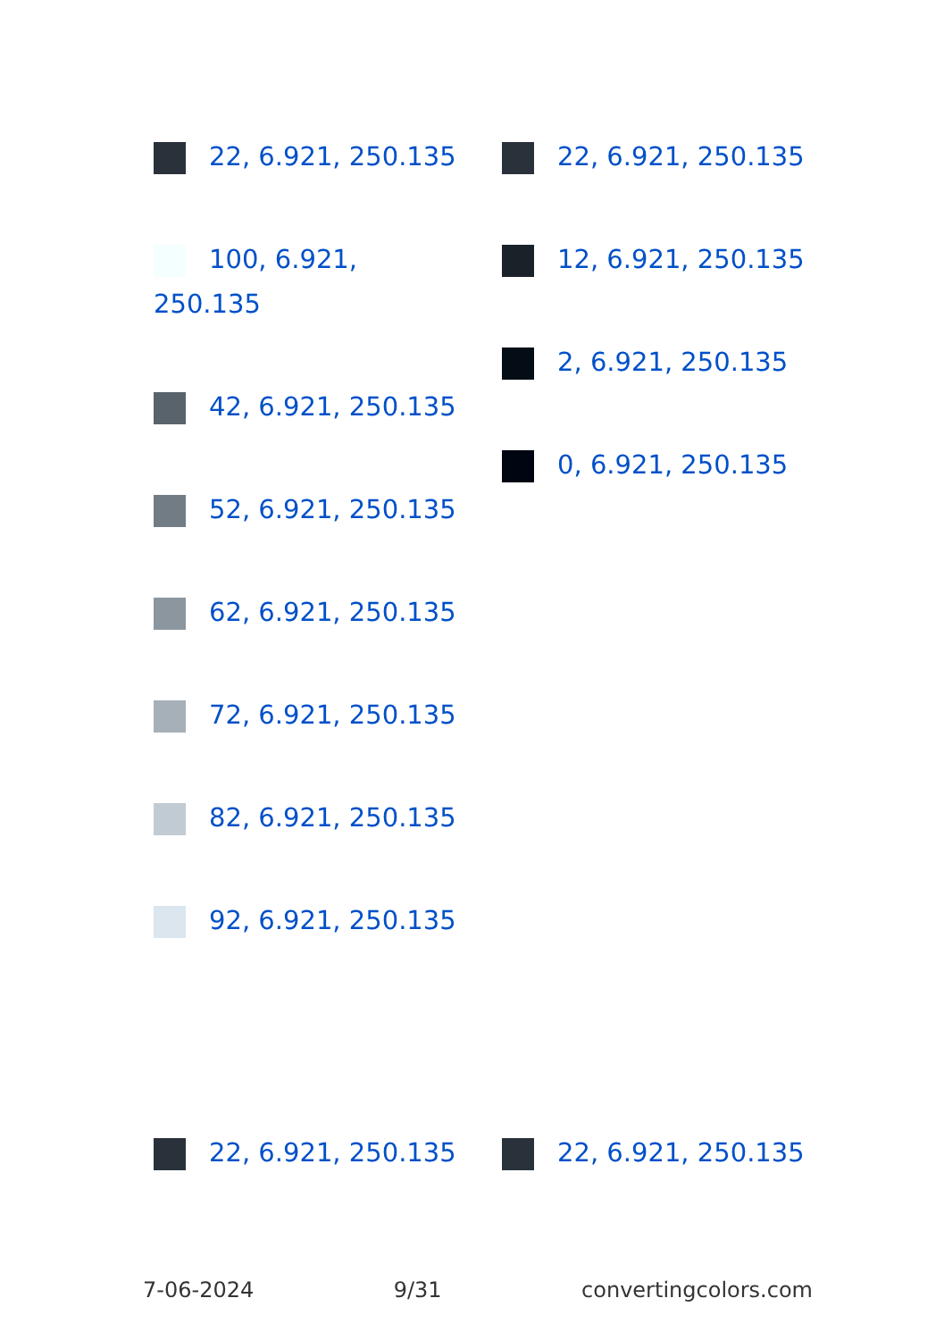22, 6.921, 250.135
100, 6.921,
250.135
42, 6.921, 250.135
52, 6.921, 250.135
62, 6.921, 250.135
72, 6.921, 250.135
82, 6.921, 250.135
92, 6.921, 250.135
22, 6.921, 250.135
12, 6.921, 250.135
2, 6.921, 250.135
0, 6.921, 250.135
22, 6.921, 250.135 22, 6.921, 250.135
7-06-2024 9/31 convertingcolors.com